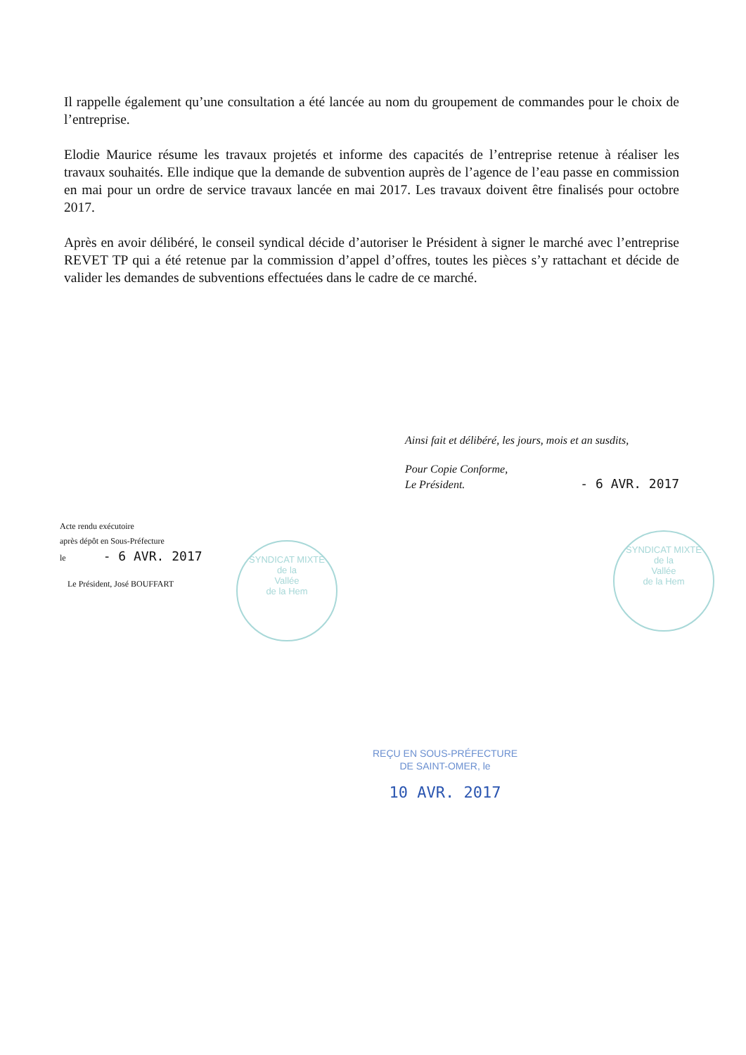Il rappelle également qu’une consultation a été lancée au nom du groupement de commandes pour le choix de l’entreprise.
Elodie Maurice résume les travaux projetés et informe des capacités de l’entreprise retenue à réaliser les travaux souhaités. Elle indique que la demande de subvention auprès de l’agence de l’eau passe en commission en mai pour un ordre de service travaux lancée en mai 2017. Les travaux doivent être finalisés pour octobre 2017.
Après en avoir délibéré, le conseil syndical décide d’autoriser le Président à signer le marché avec l’entreprise REVET TP qui a été retenue par la commission d’appel d’offres, toutes les pièces s’y rattachant et décide de valider les demandes de subventions effectuées dans le cadre de ce marché.
Ainsi fait et délibéré, les jours, mois et an susdits,
Pour Copie Conforme,
Le Président. - 6 AVR. 2017
Acte rendu exécutoire
après dépôt en Sous-Préfecture
le - 6 AVR. 2017
Le Président, José BOUFFART
SYNDICAT MIXTE
de la
Vallée
de la Hem
SYNDICAT MIXTE
de la
Vallée
de la Hem
REÇU EN SOUS-PRÉFECTURE
DE SAINT-OMER, le
10 AVR. 2017